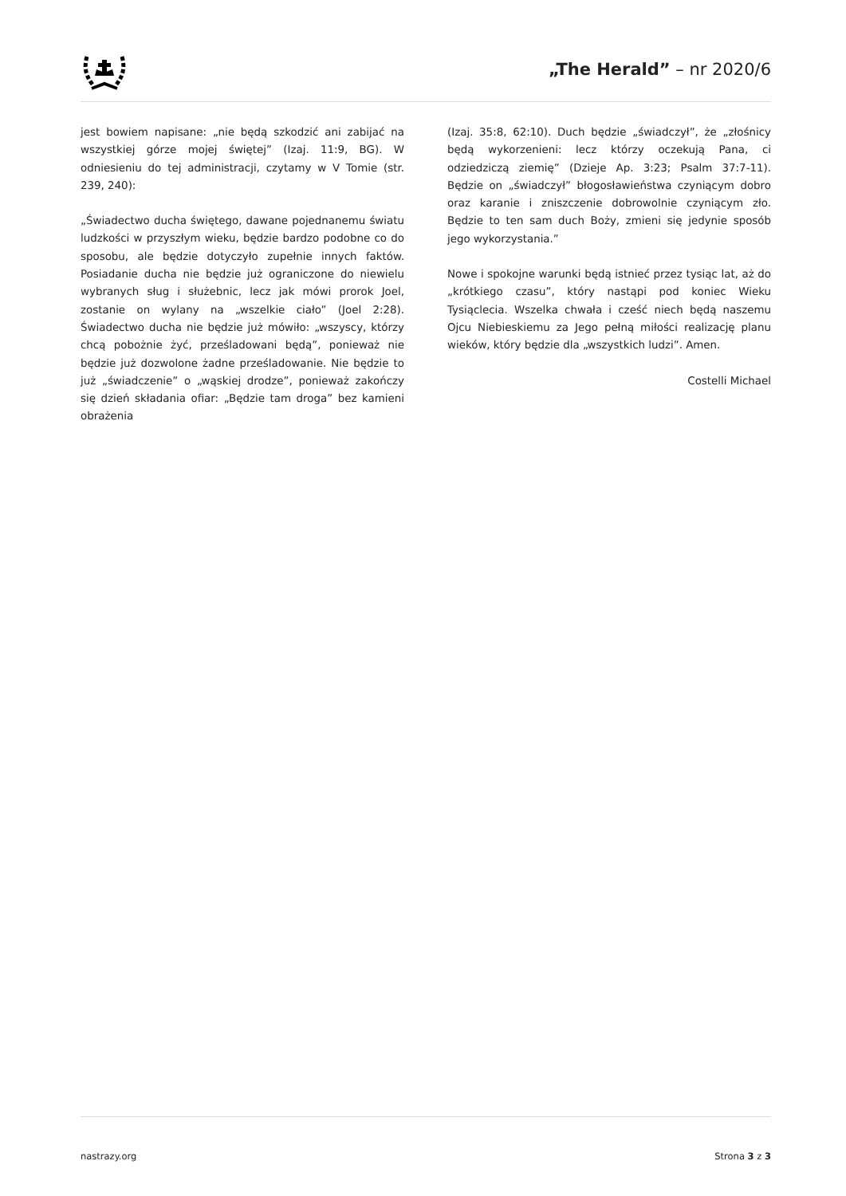„The Herald” – nr 2020/6
jest bowiem napisane: „nie będą szkodzić ani zabijać na wszystkiej górze mojej świętej” (Izaj. 11:9, BG). W odniesieniu do tej administracji, czytamy w V Tomie (str. 239, 240):
„Świadectwo ducha świętego, dawane pojednanemu światu ludzkości w przyszłym wieku, będzie bardzo podobne co do sposobu, ale będzie dotyczyło zupełnie innych faktów. Posiadanie ducha nie będzie już ograniczone do niewielu wybranych sług i służebnic, lecz jak mówi prorok Joel, zostanie on wylany na „wszelkie ciało” (Joel 2:28). Świadectwo ducha nie będzie już mówiło: „wszyscy, którzy chcą pobożnie żyć, prześladowani będą”, ponieważ nie będzie już dozwolone żadne prześladowanie. Nie będzie to już „świadczenie” o „wąskiej drodze”, ponieważ zakończy się dzień składania ofiar: „Będzie tam droga” bez kamieni obrażenia
(Izaj. 35:8, 62:10). Duch będzie „świadczył”, że „złośnicy będą wykorzenieni: lecz którzy oczekują Pana, ci odziedziczą ziemię” (Dzieje Ap. 3:23; Psalm 37:7-11). Będzie on „świadczył” błogosławieństwa czyniącym dobro oraz karanie i zniszczenie dobrowolnie czyniącym zło. Będzie to ten sam duch Boży, zmieni się jedynie sposób jego wykorzystania.”
Nowe i spokojne warunki będą istnieć przez tysiąc lat, aż do „krótkiego czasu”, który nastąpi pod koniec Wieku Tysiąclecia. Wszelka chwała i cześć niech będą naszemu Ojcu Niebieskiemu za Jego pełną miłości realizację planu wieków, który będzie dla „wszystkich ludzi”. Amen.
Costelli Michael
nastrazy.org Strona 3 z 3